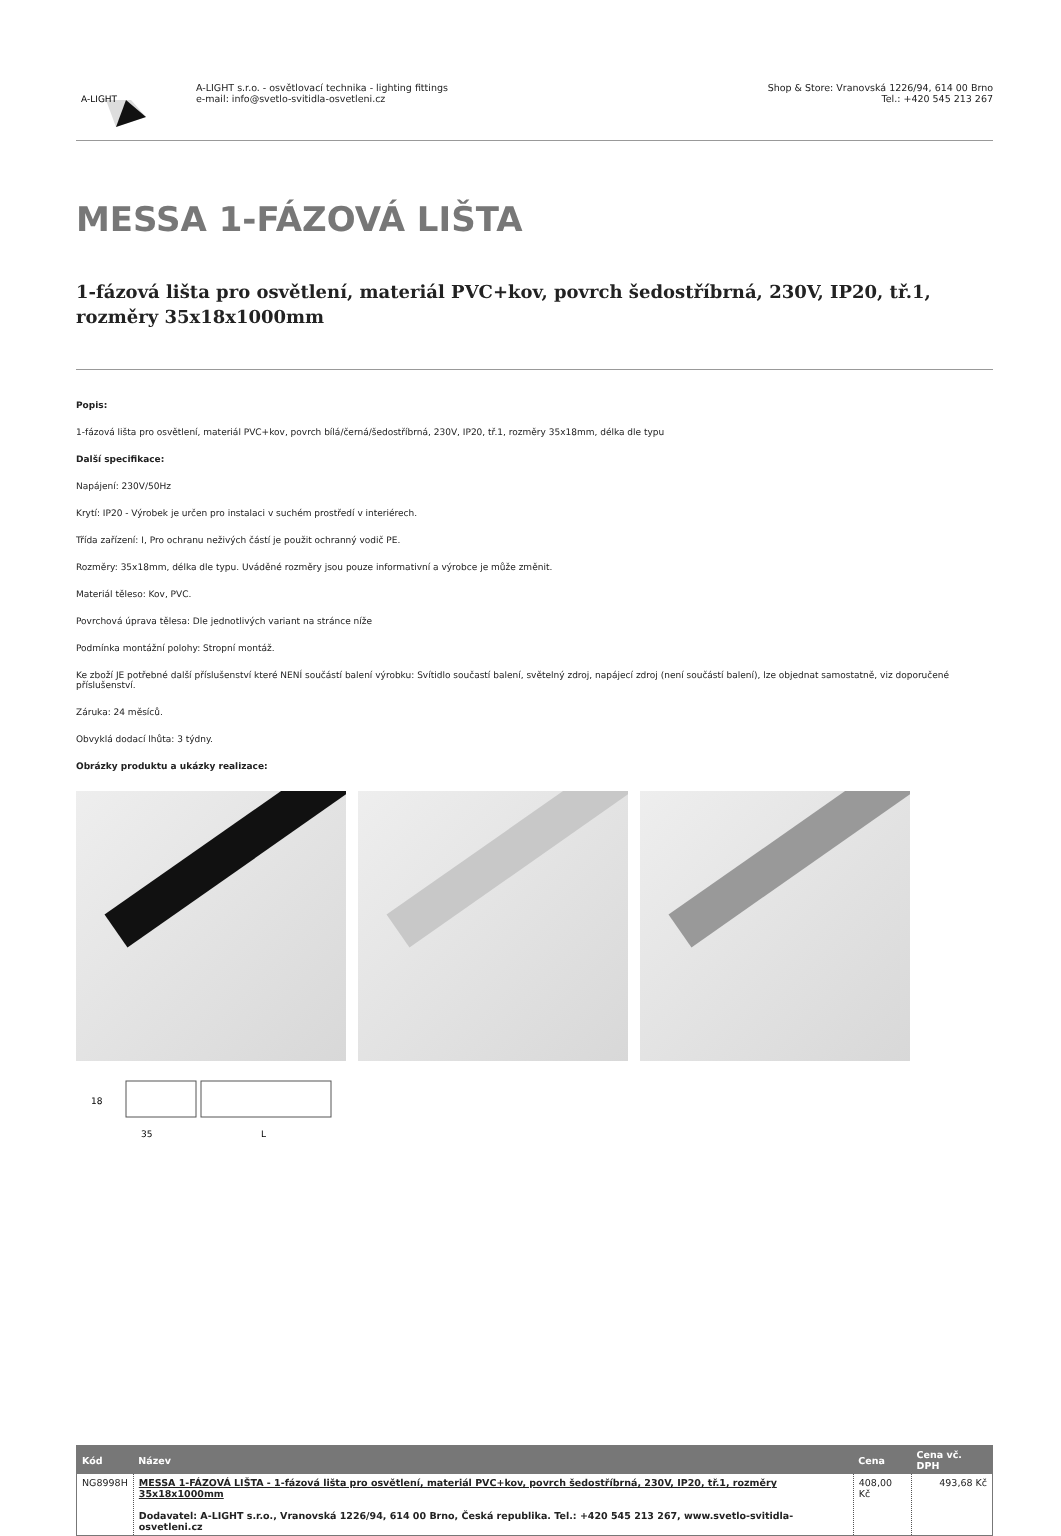A-LIGHT
A-LIGHT s.r.o. - osvětlovací technika - lighting fittings
e-mail: info@svetlo-svitidla-osvetleni.cz
Shop & Store: Vranovská 1226/94, 614 00 Brno
Tel.: +420 545 213 267
MESSA 1-FÁZOVÁ LIŠTA
1-fázová lišta pro osvětlení, materiál PVC+kov, povrch šedostříbrná, 230V, IP20, tř.1, rozměry 35x18x1000mm
Popis:
1-fázová lišta pro osvětlení, materiál PVC+kov, povrch bílá/černá/šedostříbrná, 230V, IP20, tř.1, rozměry 35x18mm, délka dle typu
Další specifikace:
Napájení: 230V/50Hz
Krytí: IP20 - Výrobek je určen pro instalaci v suchém prostředí v interiérech.
Třída zařízení: I, Pro ochranu neživých částí je použit ochranný vodič PE.
Rozměry: 35x18mm, délka dle typu. Uváděné rozměry jsou pouze informativní a výrobce je může změnit.
Materiál těleso: Kov, PVC.
Povrchová úprava tělesa: Dle jednotlivých variant na stránce níže
Podmínka montážní polohy: Stropní montáž.
Ke zboží JE potřebné další příslušenství které NENÍ součástí balení výrobku: Svítidlo součastí balení, světelný zdroj, napájecí zdroj (není součástí balení), lze objednat samostatně, viz doporučené příslušenství.
Záruka: 24 měsíců.
Obvyklá dodací lhůta: 3 týdny.
Obrázky produktu a ukázky realizace:
18
35
L
| Kód | Název | Cena | Cena vč. DPH |
| --- | --- | --- | --- |
| NG8998H | MESSA 1-FÁZOVÁ LIŠTA - 1-fázová lišta pro osvětlení, materiál PVC+kov, povrch šedostříbrná, 230V, IP20, tř.1, rozměry 35x18x1000mm Dodavatel: A-LIGHT s.r.o., Vranovská 1226/94, 614 00 Brno, Česká republika. Tel.: +420 545 213 267, www.svetlo-svitidla-osvetleni.cz | 408,00 Kč | 493,68 Kč |